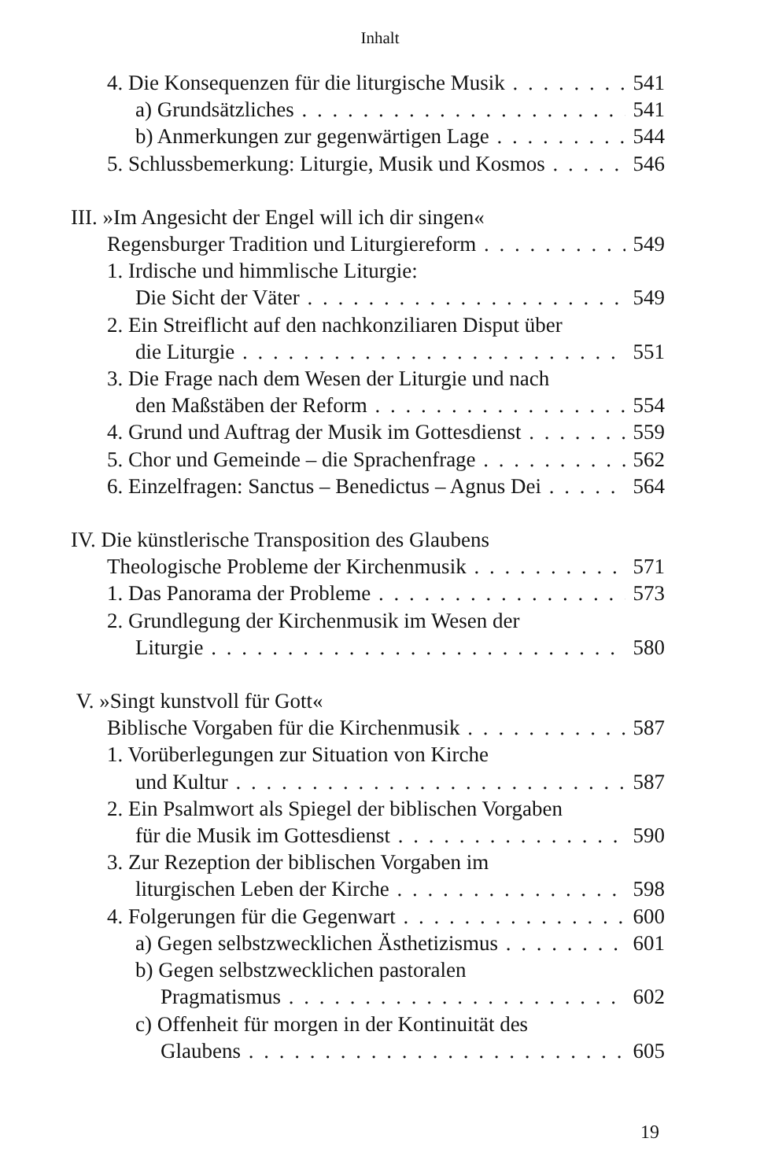Inhalt
4. Die Konsequenzen für die liturgische Musik 541
a) Grundsätzliches 541
b) Anmerkungen zur gegenwärtigen Lage 544
5. Schlussbemerkung: Liturgie, Musik und Kosmos 546
III. »Im Angesicht der Engel will ich dir singen«
Regensburger Tradition und Liturgiereform 549
1. Irdische und himmlische Liturgie:
Die Sicht der Väter 549
2. Ein Streiflicht auf den nachkonziliaren Disput über
die Liturgie 551
3. Die Frage nach dem Wesen der Liturgie und nach
den Maßstäben der Reform 554
4. Grund und Auftrag der Musik im Gottesdienst 559
5. Chor und Gemeinde – die Sprachenfrage 562
6. Einzelfragen: Sanctus – Benedictus – Agnus Dei 564
IV. Die künstlerische Transposition des Glaubens
Theologische Probleme der Kirchenmusik 571
1. Das Panorama der Probleme 573
2. Grundlegung der Kirchenmusik im Wesen der
Liturgie 580
V. »Singt kunstvoll für Gott«
Biblische Vorgaben für die Kirchenmusik 587
1. Vorüberlegungen zur Situation von Kirche
und Kultur 587
2. Ein Psalmwort als Spiegel der biblischen Vorgaben
für die Musik im Gottesdienst 590
3. Zur Rezeption der biblischen Vorgaben im
liturgischen Leben der Kirche 598
4. Folgerungen für die Gegenwart 600
a) Gegen selbstzwecklichen Ästhetizismus 601
b) Gegen selbstzwecklichen pastoralen
Pragmatismus 602
c) Offenheit für morgen in der Kontinuität des
Glaubens 605
19